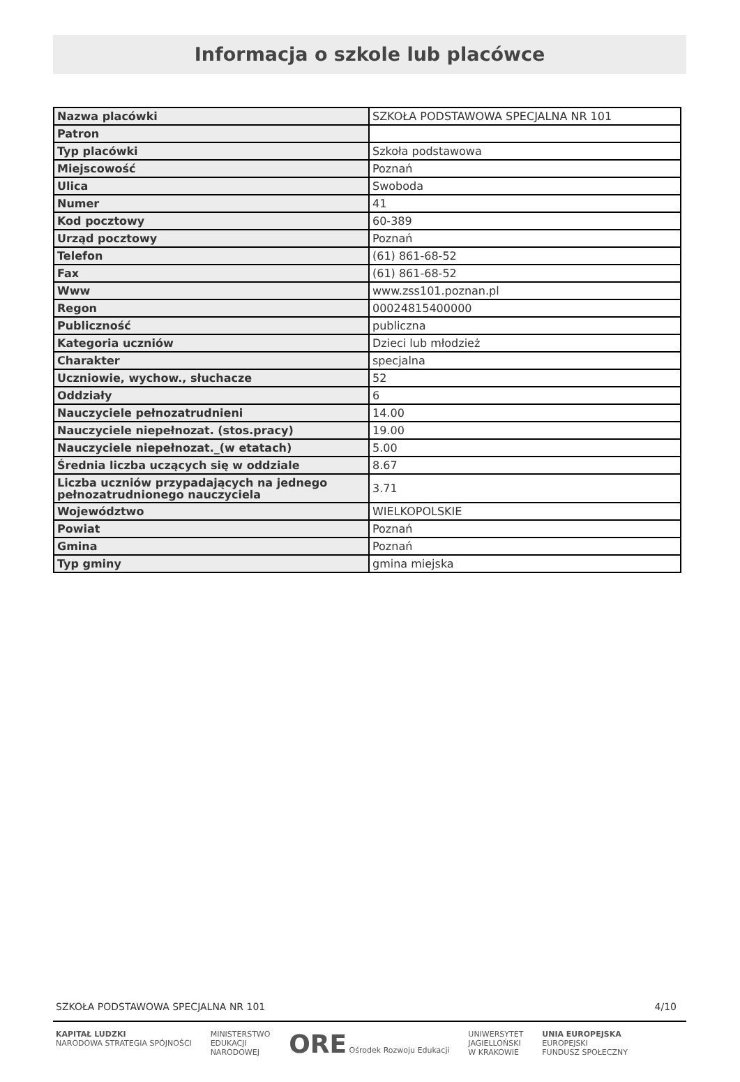Informacja o szkole lub placówce
| Nazwa placówki | SZKOŁA PODSTAWOWA SPECJALNA NR 101 |
| Patron | |
| Typ placówki | Szkoła podstawowa |
| Miejscowość | Poznań |
| Ulica | Swoboda |
| Numer | 41 |
| Kod pocztowy | 60-389 |
| Urząd pocztowy | Poznań |
| Telefon | (61) 861-68-52 |
| Fax | (61) 861-68-52 |
| Www | www.zss101.poznan.pl |
| Regon | 00024815400000 |
| Publiczność | publiczna |
| Kategoria uczniów | Dzieci lub młodzież |
| Charakter | specjalna |
| Uczniowie, wychow., słuchacze | 52 |
| Oddziały | 6 |
| Nauczyciele pełnozatrudnieni | 14.00 |
| Nauczyciele niepełnozat. (stos.pracy) | 19.00 |
| Nauczyciele niepełnozat._(w etatach) | 5.00 |
| Średnia liczba uczących się w oddziale | 8.67 |
| Liczba uczniów przypadających na jednego pełnozatrudnionego nauczyciela | 3.71 |
| Województwo | WIELKOPOLSKIE |
| Powiat | Poznań |
| Gmina | Poznań |
| Typ gminy | gmina miejska |
SZKOŁA PODSTAWOWA SPECJALNA NR 101 4/10
KAPITAŁ LUDZKI
NARODOWA STRATEGIA SPÓJNOŚCI
MINISTERSTWO
EDUKACJI
NARODOWEJ
ORE Ośrodek Rozwoju Edukacji UNIWERSYTET
JAGIELLOŃSKI
W KRAKOWIE
UNIA EUROPEJSKA
EUROPEJSKI
FUNDUSZ SPOŁECZNY